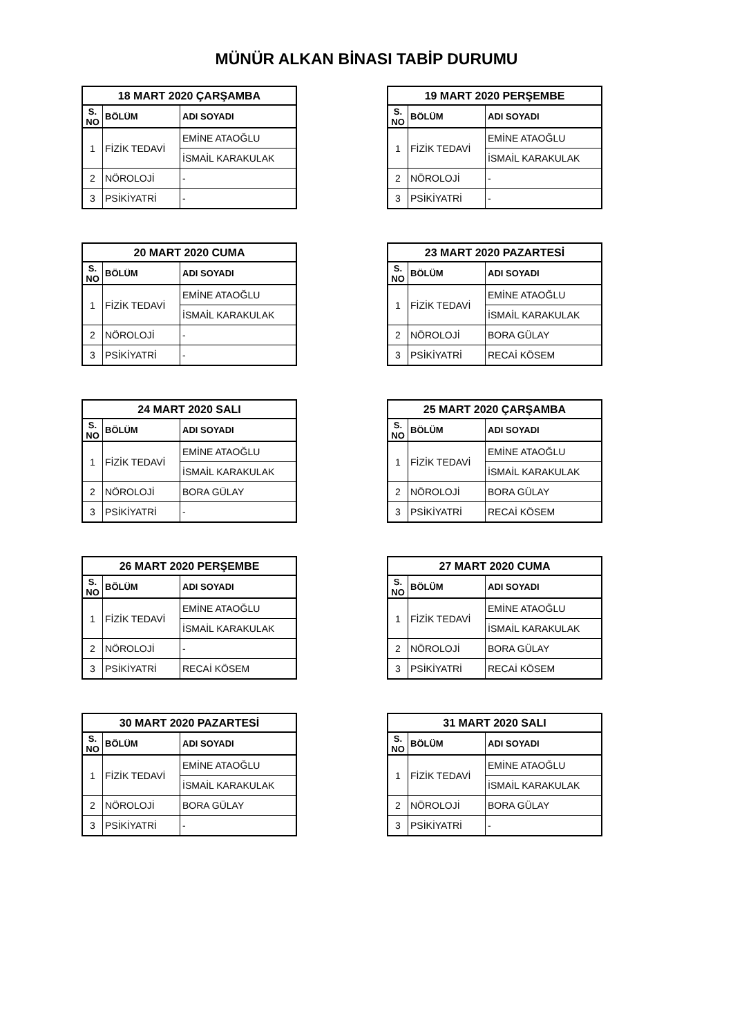MÜNÜR ALKAN BİNASI TABİP DURUMU
| 18 MART 2020 ÇARŞAMBA | | |
| --- | --- | --- |
| S. NO | BÖLÜM | ADI SOYADI |
| 1 | FİZİK TEDAVİ | EMİNE ATAOĞLU |
| | | İSMAİL KARAKULAK |
| 2 | NÖROLOJİ | - |
| 3 | PSİKİYATRİ | - |
| 19 MART 2020 PERŞEMBE | | |
| --- | --- | --- |
| S. NO | BÖLÜM | ADI SOYADI |
| 1 | FİZİK TEDAVİ | EMİNE ATAOĞLU |
| | | İSMAİL KARAKULAK |
| 2 | NÖROLOJİ | - |
| 3 | PSİKİYATRİ | - |
| 20 MART 2020 CUMA | | |
| --- | --- | --- |
| S. NO | BÖLÜM | ADI SOYADI |
| 1 | FİZİK TEDAVİ | EMİNE ATAOĞLU |
| | | İSMAİL KARAKULAK |
| 2 | NÖROLOJİ | - |
| 3 | PSİKİYATRİ | - |
| 23 MART 2020 PAZARTESİ | | |
| --- | --- | --- |
| S. NO | BÖLÜM | ADI SOYADI |
| 1 | FİZİK TEDAVİ | EMİNE ATAOĞLU |
| | | İSMAİL KARAKULAK |
| 2 | NÖROLOJİ | BORA GÜLAY |
| 3 | PSİKİYATRİ | RECAİ KÖSEM |
| 24 MART 2020 SALI | | |
| --- | --- | --- |
| S. NO | BÖLÜM | ADI SOYADI |
| 1 | FİZİK TEDAVİ | EMİNE ATAOĞLU |
| | | İSMAİL KARAKULAK |
| 2 | NÖROLOJİ | BORA GÜLAY |
| 3 | PSİKİYATRİ | - |
| 25 MART 2020 ÇARŞAMBA | | |
| --- | --- | --- |
| S. NO | BÖLÜM | ADI SOYADI |
| 1 | FİZİK TEDAVİ | EMİNE ATAOĞLU |
| | | İSMAİL KARAKULAK |
| 2 | NÖROLOJİ | BORA GÜLAY |
| 3 | PSİKİYATRİ | RECAİ KÖSEM |
| 26 MART 2020 PERŞEMBE | | |
| --- | --- | --- |
| S. NO | BÖLÜM | ADI SOYADI |
| 1 | FİZİK TEDAVİ | EMİNE ATAOĞLU |
| | | İSMAİL KARAKULAK |
| 2 | NÖROLOJİ | - |
| 3 | PSİKİYATRİ | RECAİ KÖSEM |
| 27 MART 2020 CUMA | | |
| --- | --- | --- |
| S. NO | BÖLÜM | ADI SOYADI |
| 1 | FİZİK TEDAVİ | EMİNE ATAOĞLU |
| | | İSMAİL KARAKULAK |
| 2 | NÖROLOJİ | BORA GÜLAY |
| 3 | PSİKİYATRİ | RECAİ KÖSEM |
| 30 MART 2020 PAZARTESİ | | |
| --- | --- | --- |
| S. NO | BÖLÜM | ADI SOYADI |
| 1 | FİZİK TEDAVİ | EMİNE ATAOĞLU |
| | | İSMAİL KARAKULAK |
| 2 | NÖROLOJİ | BORA GÜLAY |
| 3 | PSİKİYATRİ | - |
| 31 MART 2020 SALI | | |
| --- | --- | --- |
| S. NO | BÖLÜM | ADI SOYADI |
| 1 | FİZİK TEDAVİ | EMİNE ATAOĞLU |
| | | İSMAİL KARAKULAK |
| 2 | NÖROLOJİ | BORA GÜLAY |
| 3 | PSİKİYATRİ | - |